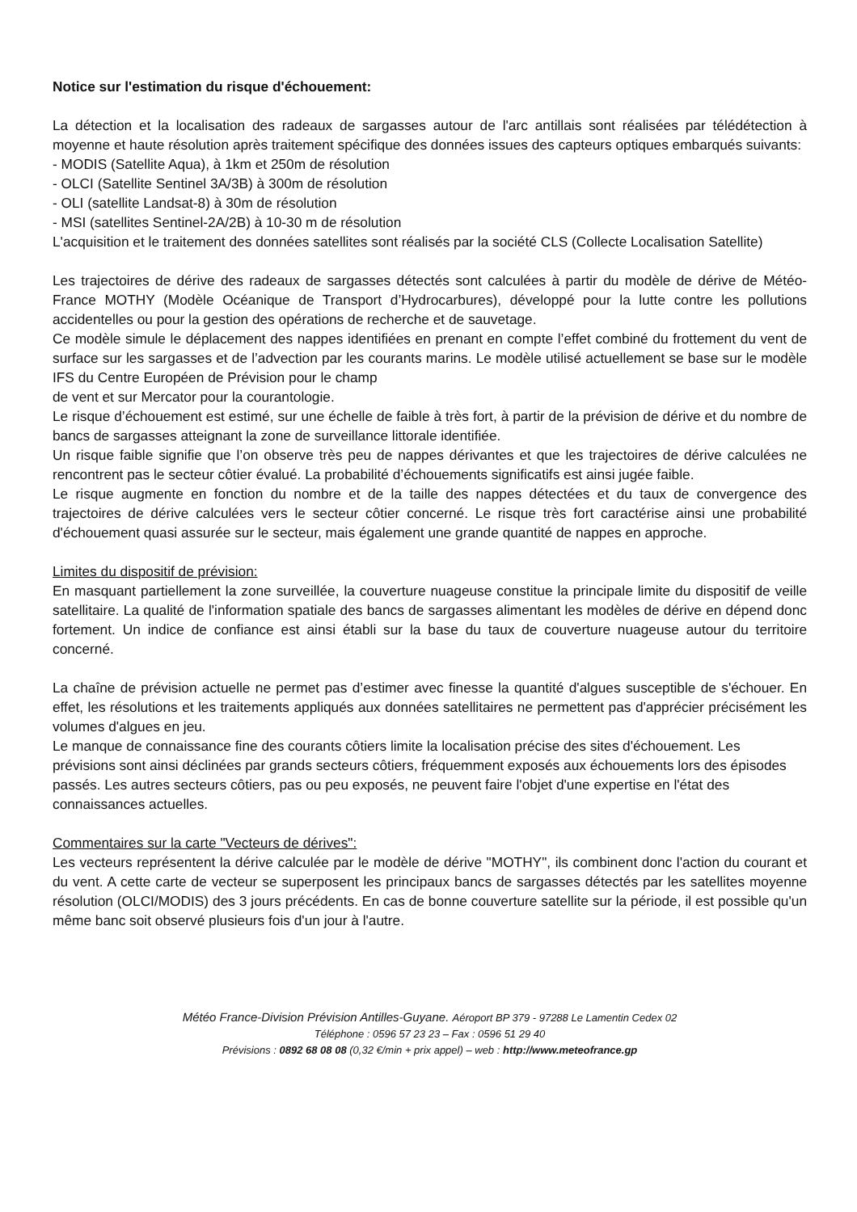Notice sur l'estimation du risque d'échouement:
La détection et la localisation des radeaux de sargasses autour de l'arc antillais sont réalisées par télédétection à moyenne et haute résolution après traitement spécifique des données issues des capteurs optiques embarqués suivants:
- MODIS (Satellite Aqua), à 1km et 250m de résolution
- OLCI (Satellite Sentinel 3A/3B) à 300m de résolution
- OLI (satellite Landsat-8) à 30m de résolution
- MSI (satellites Sentinel-2A/2B) à 10-30 m de résolution
L'acquisition et le traitement des données satellites sont réalisés par la société CLS (Collecte Localisation Satellite)
Les trajectoires de dérive des radeaux de sargasses détectés sont calculées à partir du modèle de dérive de Météo-France MOTHY (Modèle Océanique de Transport d’Hydrocarbures), développé pour la lutte contre les pollutions accidentelles ou pour la gestion des opérations de recherche et de sauvetage.
Ce modèle simule le déplacement des nappes identifiées en prenant en compte l’effet combiné du frottement du vent de surface sur les sargasses et de l’advection par les courants marins. Le modèle utilisé actuellement se base sur le modèle IFS du Centre Européen de Prévision pour le champ
de vent et sur Mercator pour la courantologie.
Le risque d’échouement est estimé, sur une échelle de faible à très fort, à partir de la prévision de dérive et du nombre de bancs de sargasses atteignant la zone de surveillance littorale identifiée.
Un risque faible signifie que l’on observe très peu de nappes dérivantes et que les trajectoires de dérive calculées ne rencontrent pas le secteur côtier évalué. La probabilité d’échouements significatifs est ainsi jugée faible.
Le risque augmente en fonction du nombre et de la taille des nappes détectées et du taux de convergence des trajectoires de dérive calculées vers le secteur côtier concerné. Le risque très fort caractérise ainsi une probabilité d'échouement quasi assurée sur le secteur, mais également une grande quantité de nappes en approche.
Limites du dispositif de prévision:
En masquant partiellement la zone surveillée, la couverture nuageuse constitue la principale limite du dispositif de veille satellitaire. La qualité de l'information spatiale des bancs de sargasses alimentant les modèles de dérive en dépend donc fortement. Un indice de confiance est ainsi établi sur la base du taux de couverture nuageuse autour du territoire concerné.
La chaîne de prévision actuelle ne permet pas d’estimer avec finesse la quantité d'algues susceptible de s'échouer. En effet, les résolutions et les traitements appliqués aux données satellitaires ne permettent pas d'apprécier précisément les volumes d'algues en jeu.
Le manque de connaissance fine des courants côtiers limite la localisation précise des sites d'échouement. Les prévisions sont ainsi déclinées par grands secteurs côtiers, fréquemment exposés aux échouements lors des épisodes passés. Les autres secteurs côtiers, pas ou peu exposés, ne peuvent faire l'objet d'une expertise en l'état des connaissances actuelles.
Commentaires sur la carte "Vecteurs de dérives":
Les vecteurs représentent la dérive calculée par le modèle de dérive "MOTHY", ils combinent donc l'action du courant et du vent. A cette carte de vecteur se superposent les principaux bancs de sargasses détectés par les satellites moyenne résolution (OLCI/MODIS) des 3 jours précédents. En cas de bonne couverture satellite sur la période, il est possible qu'un même banc soit observé plusieurs fois d'un jour à l'autre.
Météo France-Division Prévision Antilles-Guyane. Aéroport BP 379 - 97288 Le Lamentin Cedex 02
Téléphone : 0596 57 23 23 – Fax : 0596 51 29 40
Prévisions : 0892 68 08 08 (0,32 €/min + prix appel) – web : http://www.meteofrance.gp